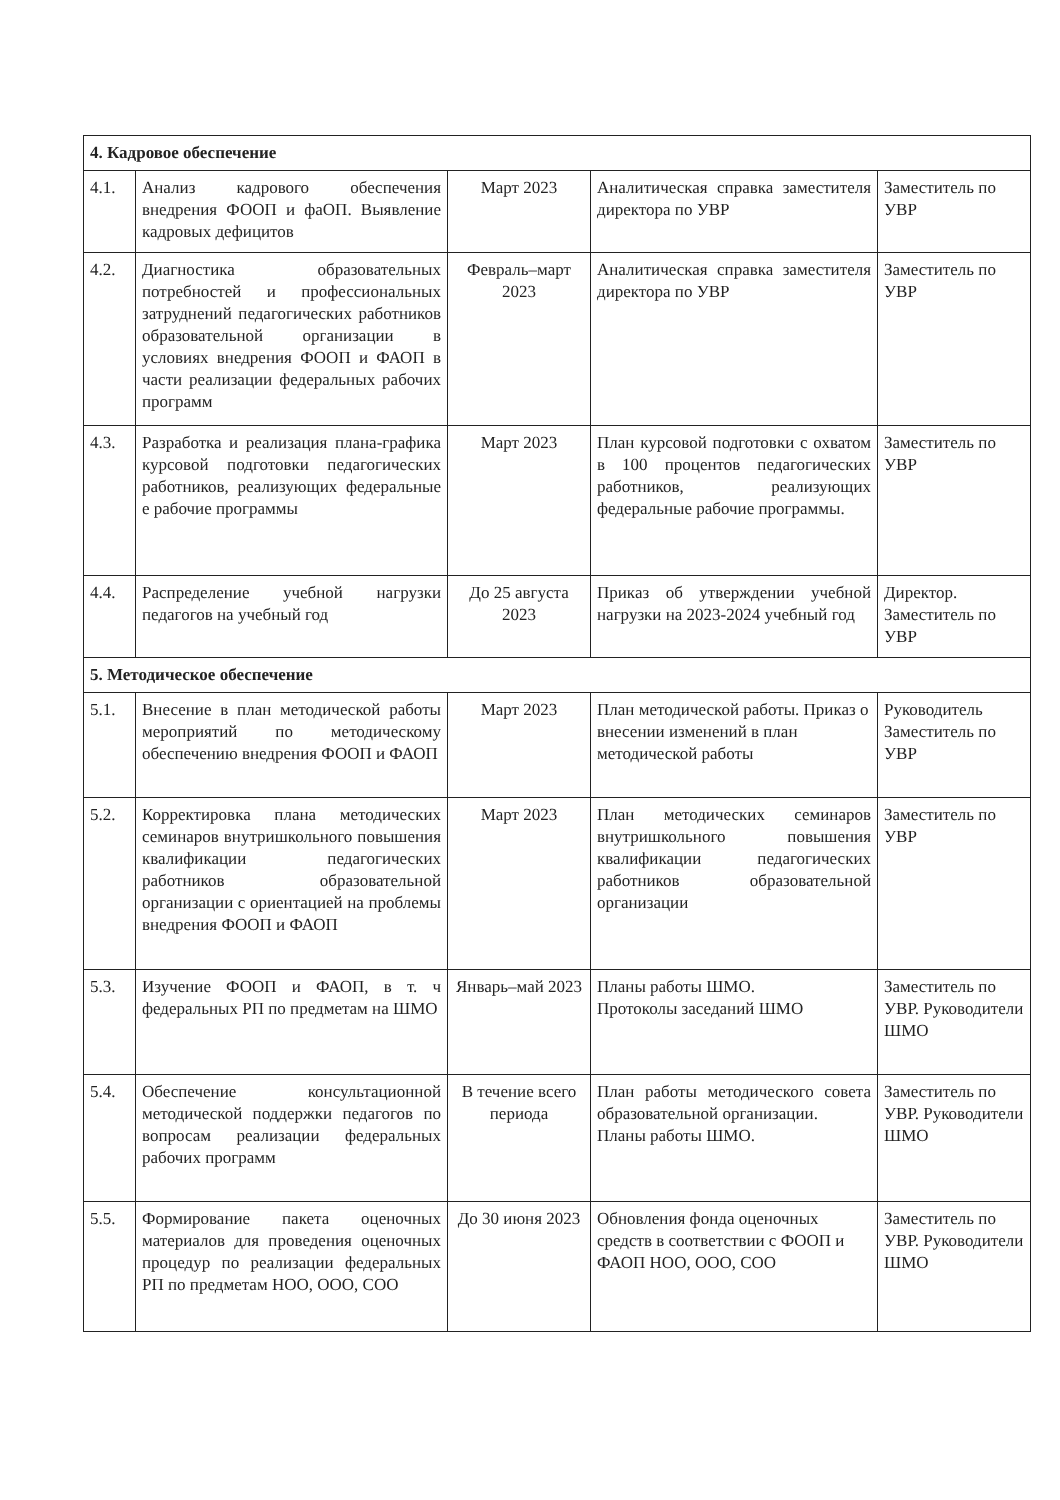| 4. Кадровое обеспечение | | | | |
| 4.1. | Анализ кадрового обеспечения внедрения ФООП и фаОП. Выявление кадровых дефицитов | Март 2023 | Аналитическая справка заместителя директора по УВР | Заместитель по УВР |
| 4.2. | Диагностика образовательных потребностей и профессиональных затруднений педагогических работников образовательной организации в условиях внедрения ФООП и ФАОП в части реализации федеральных рабочих программ | Февраль–март 2023 | Аналитическая справка заместителя директора по УВР | Заместитель по УВР |
| 4.3. | Разработка и реализация плана-графика курсовой подготовки педагогических работников, реализующих федеральные е рабочие программы | Март 2023 | План курсовой подготовки с охватом в 100 процентов педагогических работников, реализующих федеральные рабочие программы. | Заместитель по УВР |
| 4.4. | Распределение учебной нагрузки педагогов на учебный год | До 25 августа 2023 | Приказ об утверждении учебной нагрузки на 2023-2024 учебный год | Директор. Заместитель по УВР |
| 5. Методическое обеспечение | | | | |
| 5.1. | Внесение в план методической работы мероприятий по методическому обеспечению внедрения ФООП и ФАОП | Март 2023 | План методической работы. Приказ о внесении изменений в план методической работы | Руководитель Заместитель по УВР |
| 5.2. | Корректировка плана методических семинаров внутришкольного повышения квалификации педагогических работников образовательной организации с ориентацией на проблемы внедрения ФООП и ФАОП | Март 2023 | План методических семинаров внутришкольного повышения квалификации педагогических работников образовательной организации | Заместитель по УВР |
| 5.3. | Изучение ФООП и ФАОП, в т. ч федеральных РП по предметам на ШМО | Январь–май 2023 | Планы работы ШМО. Протоколы заседаний ШМО | Заместитель по УВР. Руководители ШМО |
| 5.4. | Обеспечение консультационной методической поддержки педагогов по вопросам реализации федеральных рабочих программ | В течение всего периода | План работы методического совета образовательной организации. Планы работы ШМО. | Заместитель по УВР. Руководители ШМО |
| 5.5. | Формирование пакета оценочных материалов для проведения оценочных процедур по реализации федеральных РП по предметам НОО, ООО, СОО | До 30 июня 2023 | Обновления фонда оценочных средств в соответствии с ФООП и ФАОП НОО, ООО, СОО | Заместитель по УВР. Руководители ШМО |